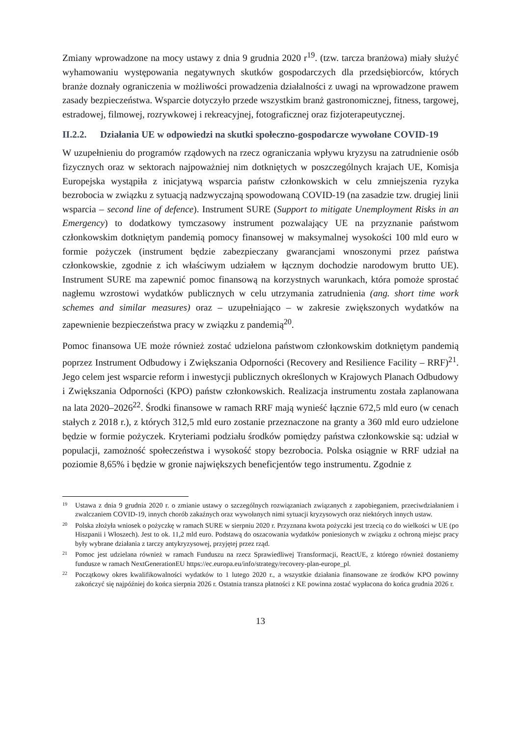Zmiany wprowadzone na mocy ustawy z dnia 9 grudnia 2020 r<sup>19</sup>. (tzw. tarcza branżowa) miały służyć wyhamowaniu występowania negatywnych skutków gospodarczych dla przedsiębiorców, których branże doznały ograniczenia w możliwości prowadzenia działalności z uwagi na wprowadzone prawem zasady bezpieczeństwa. Wsparcie dotyczyło przede wszystkim branż gastronomicznej, fitness, targowej, estradowej, filmowej, rozrywkowej i rekreacyjnej, fotograficznej oraz fizjoterapeutycznej.
II.2.2. Działania UE w odpowiedzi na skutki społeczno-gospodarcze wywołane COVID-19
W uzupełnieniu do programów rządowych na rzecz ograniczania wpływu kryzysu na zatrudnienie osób fizycznych oraz w sektorach najpoważniej nim dotkniętych w poszczególnych krajach UE, Komisja Europejska wystąpiła z inicjatywą wsparcia państw członkowskich w celu zmniejszenia ryzyka bezrobocia w związku z sytuacją nadzwyczajną spowodowaną COVID-19 (na zasadzie tzw. drugiej linii wsparcia – second line of defence). Instrument SURE (Support to mitigate Unemployment Risks in an Emergency) to dodatkowy tymczasowy instrument pozwalający UE na przyznanie państwom członkowskim dotkniętym pandemią pomocy finansowej w maksymalnej wysokości 100 mld euro w formie pożyczek (instrument będzie zabezpieczany gwarancjami wnoszonymi przez państwa członkowskie, zgodnie z ich właściwym udziałem w łącznym dochodzie narodowym brutto UE). Instrument SURE ma zapewnić pomoc finansową na korzystnych warunkach, która pomoże sprostać nagłemu wzrostowi wydatków publicznych w celu utrzymania zatrudnienia (ang. short time work schemes and similar measures) oraz – uzupełniająco – w zakresie zwiększonych wydatków na zapewnienie bezpieczeństwa pracy w związku z pandemią<sup>20</sup>.
Pomoc finansowa UE może również zostać udzielona państwom członkowskim dotkniętym pandemią poprzez Instrument Odbudowy i Zwiększania Odporności (Recovery and Resilience Facility – RRF)<sup>21</sup>. Jego celem jest wsparcie reform i inwestycji publicznych określonych w Krajowych Planach Odbudowy i Zwiększania Odporności (KPO) państw członkowskich. Realizacja instrumentu została zaplanowana na lata 2020–2026<sup>22</sup>. Środki finansowe w ramach RRF mają wynieść łącznie 672,5 mld euro (w cenach stałych z 2018 r.), z których 312,5 mld euro zostanie przeznaczone na granty a 360 mld euro udzielone będzie w formie pożyczek. Kryteriami podziału środków pomiędzy państwa członkowskie są: udział w populacji, zamożność społeczeństwa i wysokość stopy bezrobocia. Polska osiągnie w RRF udział na poziomie 8,65% i będzie w gronie największych beneficjentów tego instrumentu. Zgodnie z
19 Ustawa z dnia 9 grudnia 2020 r. o zmianie ustawy o szczególnych rozwiązaniach związanych z zapobieganiem, przeciwdziałaniem i zwalczaniem COVID-19, innych chorób zakaźnych oraz wywołanych nimi sytuacji kryzysowych oraz niektórych innych ustaw.
20 Polska złożyła wniosek o pożyczkę w ramach SURE w sierpniu 2020 r. Przyznana kwota pożyczki jest trzecią co do wielkości w UE (po Hiszpanii i Włoszech). Jest to ok. 11,2 mld euro. Podstawą do oszacowania wydatków poniesionych w związku z ochroną miejsc pracy były wybrane działania z tarczy antykryzysowej, przyjętej przez rząd.
21 Pomoc jest udzielana również w ramach Funduszu na rzecz Sprawiedliwej Transformacji, ReactUE, z którego również dostaniemy fundusze w ramach NextGenerationEU https://ec.europa.eu/info/strategy/recovery-plan-europe_pl.
22 Początkowy okres kwalifikowalności wydatków to 1 lutego 2020 r., a wszystkie działania finansowane ze środków KPO powinny zakończyć się najpóźniej do końca sierpnia 2026 r. Ostatnia transza płatności z KE powinna zostać wypłacona do końca grudnia 2026 r.
13